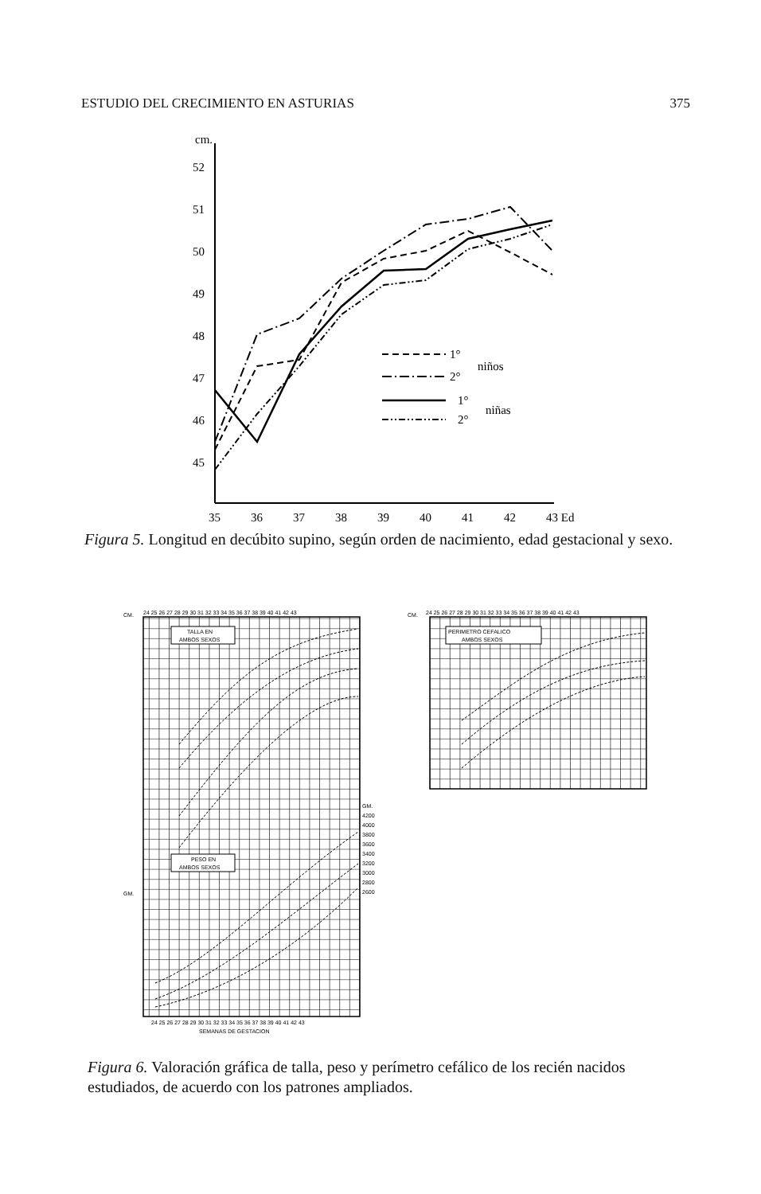ESTUDIO DEL CRECIMIENTO EN ASTURIAS 375
cm.
52
51
50
49
48
47
46
45
35
36
37
38
39
40
41
42
43 Ed
1°
2°
niños
1°
2°
niñas
Figura 5. Longitud en decúbito supino, según orden de nacimiento, edad gestacional y sexo.
CM.
24 25 26 27 28 29 30 31 32 33 34 35 36 37 38 39 40 41 42 43
TALLA EN
AMBOS SEXOS
PESO EN
AMBOS SEXOS
PERIMETRO CEFALICO
AMBOS SEXOS
CM.
24 25 26 27 28 29 30 31 32 33 34 35 36 37 38 39 40 41 42 43
GM.
4200
4000
3800
3600
3400
3200
3000
2800
2600
GM.
24 25 26 27 28 29 30 31 32 33 34 35 36 37 38 39 40 41 42 43
SEMANAS DE GESTACION
Figura 6. Valoración gráfica de talla, peso y perímetro cefálico de los recién nacidos estudiados, de acuerdo con los patrones ampliados.